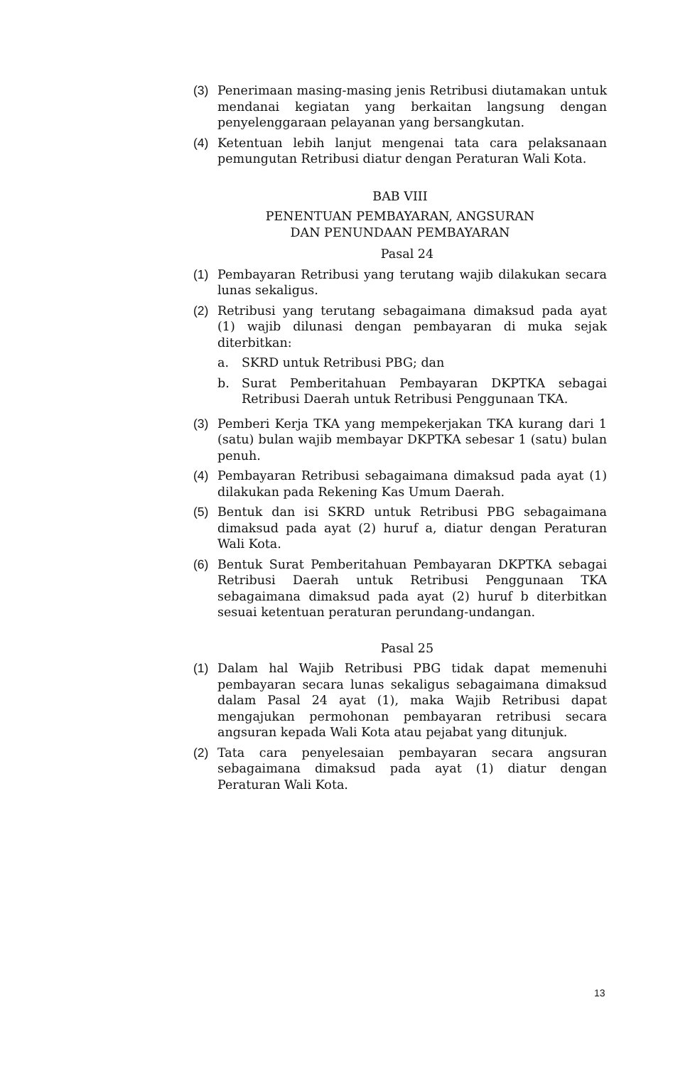(3) Penerimaan masing-masing jenis Retribusi diutamakan untuk mendanai kegiatan yang berkaitan langsung dengan penyelenggaraan pelayanan yang bersangkutan.
(4) Ketentuan lebih lanjut mengenai tata cara pelaksanaan pemungutan Retribusi diatur dengan Peraturan Wali Kota.
BAB VIII
PENENTUAN PEMBAYARAN, ANGSURAN
DAN PENUNDAAN PEMBAYARAN
Pasal 24
(1) Pembayaran Retribusi yang terutang wajib dilakukan secara lunas sekaligus.
(2) Retribusi yang terutang sebagaimana dimaksud pada ayat (1) wajib dilunasi dengan pembayaran di muka sejak diterbitkan:
a. SKRD untuk Retribusi PBG; dan
b. Surat Pemberitahuan Pembayaran DKPTKA sebagai Retribusi Daerah untuk Retribusi Penggunaan TKA.
(3) Pemberi Kerja TKA yang mempekerjakan TKA kurang dari 1 (satu) bulan wajib membayar DKPTKA sebesar 1 (satu) bulan penuh.
(4) Pembayaran Retribusi sebagaimana dimaksud pada ayat (1) dilakukan pada Rekening Kas Umum Daerah.
(5) Bentuk dan isi SKRD untuk Retribusi PBG sebagaimana dimaksud pada ayat (2) huruf a, diatur dengan Peraturan Wali Kota.
(6) Bentuk Surat Pemberitahuan Pembayaran DKPTKA sebagai Retribusi Daerah untuk Retribusi Penggunaan TKA sebagaimana dimaksud pada ayat (2) huruf b diterbitkan sesuai ketentuan peraturan perundang-undangan.
Pasal 25
(1) Dalam hal Wajib Retribusi PBG tidak dapat memenuhi pembayaran secara lunas sekaligus sebagaimana dimaksud dalam Pasal 24 ayat (1), maka Wajib Retribusi dapat mengajukan permohonan pembayaran retribusi secara angsuran kepada Wali Kota atau pejabat yang ditunjuk.
(2) Tata cara penyelesaian pembayaran secara angsuran sebagaimana dimaksud pada ayat (1) diatur dengan Peraturan Wali Kota.
13